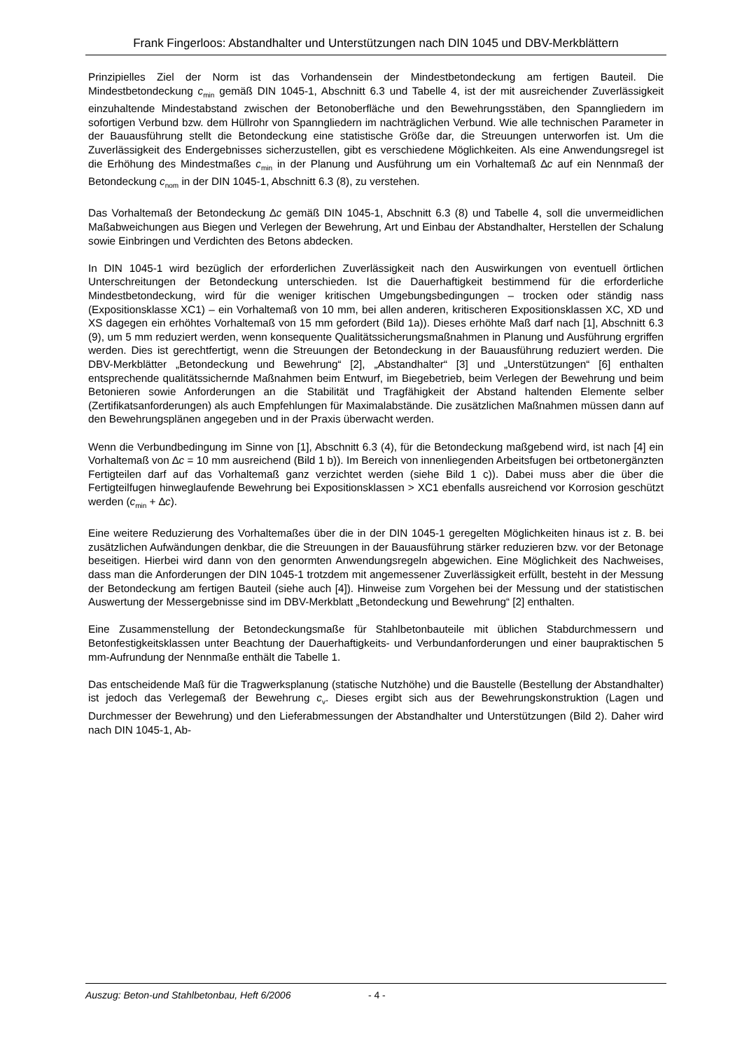Frank Fingerloos: Abstandhalter und Unterstützungen nach DIN 1045 und DBV-Merkblättern
Prinzipielles Ziel der Norm ist das Vorhandensein der Mindestbetondeckung am fertigen Bauteil. Die Mindestbetondeckung c<sub>min</sub> gemäß DIN 1045-1, Abschnitt 6.3 und Tabelle 4, ist der mit ausreichender Zuverlässigkeit einzuhaltende Mindestabstand zwischen der Betonoberfläche und den Bewehrungsstäben, den Spanngliedern im sofortigen Verbund bzw. dem Hüllrohr von Spanngliedern im nachträglichen Verbund. Wie alle technischen Parameter in der Bauausführung stellt die Betondeckung eine statistische Größe dar, die Streuungen unterworfen ist. Um die Zuverlässigkeit des Endergebnisses sicherzustellen, gibt es verschiedene Möglichkeiten. Als eine Anwendungsregel ist die Erhöhung des Mindestmaßes c<sub>min</sub> in der Planung und Ausführung um ein Vorhaltemaß ∆c auf ein Nennmaß der Betondeckung c<sub>nom</sub> in der DIN 1045-1, Abschnitt 6.3 (8), zu verstehen.
Das Vorhaltemaß der Betondeckung ∆c gemäß DIN 1045-1, Abschnitt 6.3 (8) und Tabelle 4, soll die unvermeidlichen Maßabweichungen aus Biegen und Verlegen der Bewehrung, Art und Einbau der Abstandhalter, Herstellen der Schalung sowie Einbringen und Verdichten des Betons abdecken.
In DIN 1045-1 wird bezüglich der erforderlichen Zuverlässigkeit nach den Auswirkungen von eventuell örtlichen Unterschreitungen der Betondeckung unterschieden. Ist die Dauerhaftigkeit bestimmend für die erforderliche Mindestbetondeckung, wird für die weniger kritischen Umgebungsbedingungen – trocken oder ständig nass (Expositionsklasse XC1) – ein Vorhaltemaß von 10 mm, bei allen anderen, kritischeren Expositionsklassen XC, XD und XS dagegen ein erhöhtes Vorhaltemaß von 15 mm gefordert (Bild 1a)). Dieses erhöhte Maß darf nach [1], Abschnitt 6.3 (9), um 5 mm reduziert werden, wenn konsequente Qualitätssicherungsmaßnahmen in Planung und Ausführung ergriffen werden. Dies ist gerechtfertigt, wenn die Streuungen der Betondeckung in der Bauausführung reduziert werden. Die DBV-Merkblätter „Betondeckung und Bewehrung“ [2], „Abstandhalter“ [3] und „Unterstützungen“ [6] enthalten entsprechende qualitätssichernde Maßnahmen beim Entwurf, im Biegebetrieb, beim Verlegen der Bewehrung und beim Betonieren sowie Anforderungen an die Stabilität und Tragfähigkeit der Abstand haltenden Elemente selber (Zertifikatsanforderungen) als auch Empfehlungen für Maximalabstände. Die zusätzlichen Maßnahmen müssen dann auf den Bewehrungsplänen angegeben und in der Praxis überwacht werden.
Wenn die Verbundbedingung im Sinne von [1], Abschnitt 6.3 (4), für die Betondeckung maßgebend wird, ist nach [4] ein Vorhaltemaß von ∆c = 10 mm ausreichend (Bild 1 b)). Im Bereich von innenliegenden Arbeitsfugen bei ortbetonergänzten Fertigteilen darf auf das Vorhaltemaß ganz verzichtet werden (siehe Bild 1 c)). Dabei muss aber die über die Fertigteilfugen hinweglaufende Bewehrung bei Expositionsklassen > XC1 ebenfalls ausreichend vor Korrosion geschützt werden (c<sub>min</sub> + ∆c).
Eine weitere Reduzierung des Vorhaltemaßes über die in der DIN 1045-1 geregelten Möglichkeiten hinaus ist z. B. bei zusätzlichen Aufwändungen denkbar, die die Streuungen in der Bauausführung stärker reduzieren bzw. vor der Betonage beseitigen. Hierbei wird dann von den genormten Anwendungsregeln abgewichen. Eine Möglichkeit des Nachweises, dass man die Anforderungen der DIN 1045-1 trotzdem mit angemessener Zuverlässigkeit erfüllt, besteht in der Messung der Betondeckung am fertigen Bauteil (siehe auch [4]). Hinweise zum Vorgehen bei der Messung und der statistischen Auswertung der Messergebnisse sind im DBV-Merkblatt „Betondeckung und Bewehrung“ [2] enthalten.
Eine Zusammenstellung der Betondeckungsmaße für Stahlbetonbauteile mit üblichen Stabdurchmessern und Betonfestigkeitsklassen unter Beachtung der Dauerhaftigkeits- und Verbundanforderungen und einer baupraktischen 5 mm-Aufrundung der Nennmaße enthält die Tabelle 1.
Das entscheidende Maß für die Tragwerksplanung (statische Nutzhöhe) und die Baustelle (Bestellung der Abstandhalter) ist jedoch das Verlegemaß der Bewehrung c<sub>v</sub>. Dieses ergibt sich aus der Bewehrungskonstruktion (Lagen und Durchmesser der Bewehrung) und den Lieferabmessungen der Abstandhalter und Unterstützungen (Bild 2). Daher wird nach DIN 1045-1, Ab-
Auszug: Beton-und Stahlbetonbau, Heft 6/2006 - 4 -